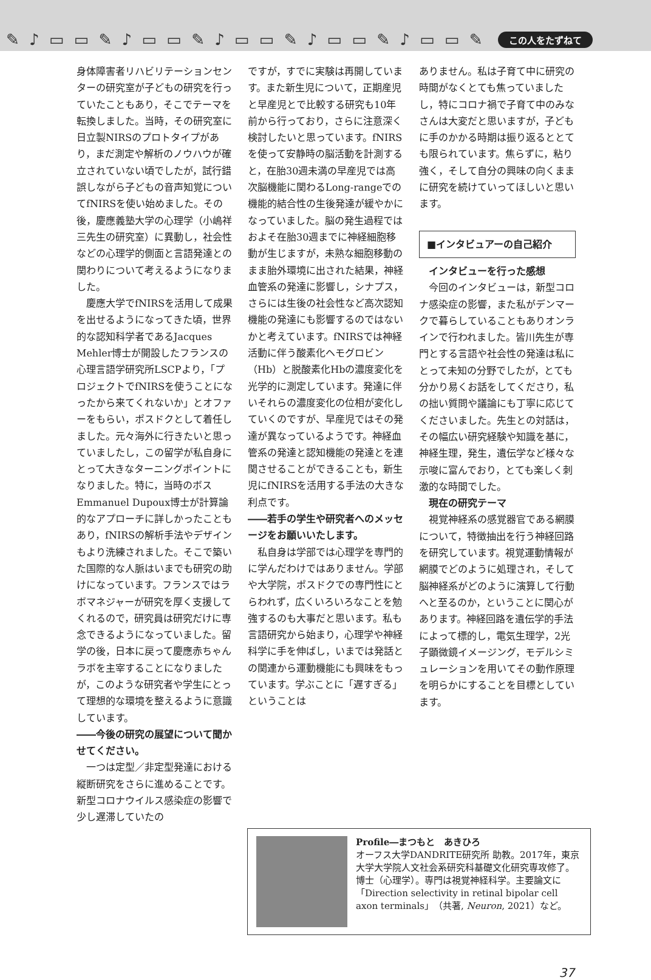✎ ♪ ▭ ▭ ✎ ♪ ▭ ▭ ✎ ♪ ▭ ▭ ✎ ♪ ▭ ▭ ✎ ♪ ▭ ▭ ✎
この人をたずねて
身体障害者リハビリテーションセンターの研究室が子どもの研究を行っていたこともあり，そこでテーマを転換しました。当時，その研究室に日立製NIRSのプロトタイプがあり，まだ測定や解析のノウハウが確立されていない頃でしたが，試行錯誤しながら子どもの音声知覚についてfNIRSを使い始めました。その後，慶應義塾大学の心理学（小嶋祥三先生の研究室）に異動し，社会性などの心理学的側面と言語発達との関わりについて考えるようになりました。
慶應大学でfNIRSを活用して成果を出せるようになってきた頃，世界的な認知科学者であるJacques Mehler博士が開設したフランスの心理言語学研究所LSCPより，「プロジェクトでfNIRSを使うことになったから来てくれないか」とオファーをもらい，ポスドクとして着任しました。元々海外に行きたいと思っていましたし，この留学が私自身にとって大きなターニングポイントになりました。特に，当時のボスEmmanuel Dupoux博士が計算論的なアプローチに詳しかったこともあり，fNIRSの解析手法やデザインもより洗練されました。そこで築いた国際的な人脈はいまでも研究の助けになっています。フランスではラボマネジャーが研究を厚く支援してくれるので，研究員は研究だけに専念できるようになっていました。留学の後，日本に戻って慶應赤ちゃんラボを主宰することになりましたが，このような研究者や学生にとって理想的な環境を整えるように意識しています。
――今後の研究の展望について聞かせてください。
一つは定型／非定型発達における縦断研究をさらに進めることです。新型コロナウイルス感染症の影響で少し遅滞していたの
ですが，すでに実験は再開しています。また新生児について，正期産児と早産児とで比較する研究も10年前から行っており，さらに注意深く検討したいと思っています。fNIRSを使って安静時の脳活動を計測すると，在胎30週未満の早産児では高次脳機能に関わるLong-rangeでの機能的結合性の生後発達が緩やかになっていました。脳の発生過程ではおよそ在胎30週までに神経細胞移動が生じますが，未熟な細胞移動のまま胎外環境に出された結果，神経血管系の発達に影響し，シナプス，さらには生後の社会性など高次認知機能の発達にも影響するのではないかと考えています。fNIRSでは神経活動に伴う酸素化ヘモグロビン（Hb）と脱酸素化Hbの濃度変化を光学的に測定しています。発達に伴いそれらの濃度変化の位相が変化していくのですが、早産児ではその発達が異なっているようです。神経血管系の発達と認知機能の発達とを連関させることができることも，新生児にfNIRSを活用する手法の大きな利点です。
――若手の学生や研究者へのメッセージをお願いいたします。
私自身は学部では心理学を専門的に学んだわけではありません。学部や大学院，ポスドクでの専門性にとらわれず，広くいろいろなことを勉強するのも大事だと思います。私も言語研究から始まり，心理学や神経科学に手を伸ばし，いまでは発話との関連から運動機能にも興味をもっています。学ぶことに「遅すぎる」ということは
ありません。私は子育て中に研究の時間がなくとても焦っていましたし，特にコロナ禍で子育て中のみなさんは大変だと思いますが，子どもに手のかかる時期は振り返るととても限られています。焦らずに，粘り強く，そして自分の興味の向くままに研究を続けていってほしいと思います。
■インタビュアーの自己紹介
インタビューを行った感想
今回のインタビューは，新型コロナ感染症の影響，また私がデンマークで暮らしていることもありオンラインで行われました。皆川先生が専門とする言語や社会性の発達は私にとって未知の分野でしたが，とても分かり易くお話をしてくださり，私の拙い質問や議論にも丁寧に応じてくださいました。先生との対話は，その幅広い研究経験や知識を基に，神経生理，発生，遺伝学など様々な示唆に富んでおり，とても楽しく刺激的な時間でした。
現在の研究テーマ
視覚神経系の感覚器官である網膜について，特徴抽出を行う神経回路を研究しています。視覚運動情報が網膜でどのように処理され，そして脳神経系がどのように演算して行動へと至るのか，ということに関心があります。神経回路を遺伝学的手法によって標的し，電気生理学，2光子顕微鏡イメージング，モデルシミュレーションを用いてその動作原理を明らかにすることを目標としています。
Profile―まつもと　あきひろ
オーフス大学DANDRITE研究所 助教。2017年，東京大学大学院人文社会系研究科基礎文化研究専攻修了。博士（心理学）。専門は視覚神経科学。主要論文に「Direction selectivity in retinal bipolar cell axon terminals」（共著, Neuron, 2021）など。
37